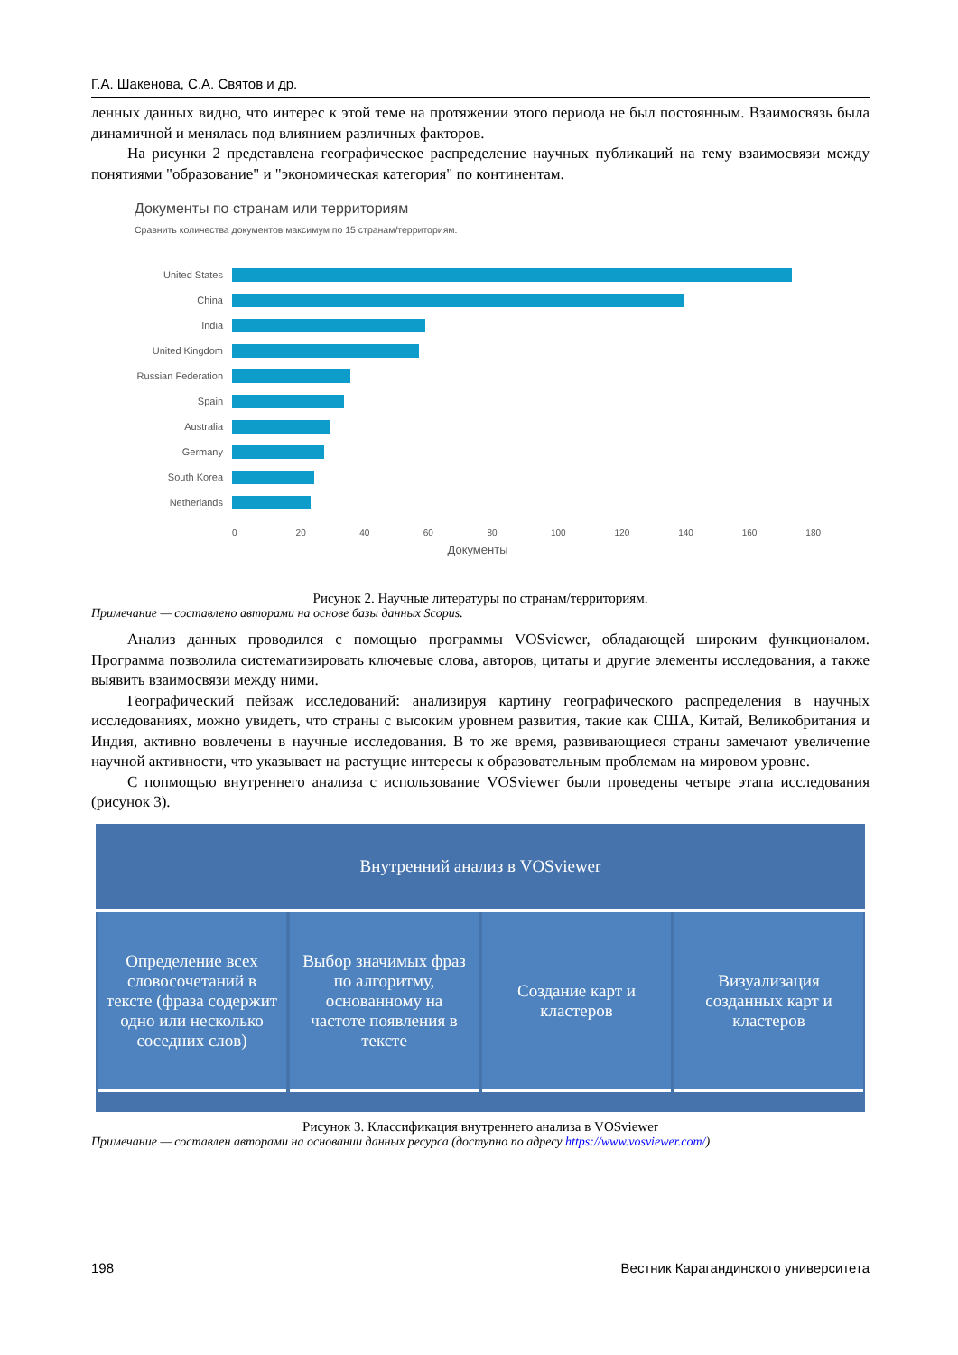Г.А. Шакенова, С.А. Святов и др.
ленных данных видно, что интерес к этой теме на протяжении этого периода не был постоянным. Взаимосвязь была динамичной и менялась под влиянием различных факторов.
На рисунки 2 представлена географическое распределение научных публикаций на тему взаимосвязи между понятиями "образование" и "экономическая категория" по континентам.
Документы по странам или территориям
Сравнить количества документов максимум по 15 странам/территориям.
United States
China
India
United Kingdom
Russian Federation
Spain
Australia
Germany
South Korea
Netherlands
0 20 40 60 80 100 120 140 160 180
Документы
Рисунок 2. Научные литературы по странам/территориям.
Примечание — составлено авторами на основе базы данных Scopus.
Анализ данных проводился с помощью программы VOSviewer, обладающей широким функционалом. Программа позволила систематизировать ключевые слова, авторов, цитаты и другие элементы исследования, а также выявить взаимосвязи между ними.
Географический пейзаж исследований: анализируя картину географического распределения в научных исследованиях, можно увидеть, что страны с высоким уровнем развития, такие как США, Китай, Великобритания и Индия, активно вовлечены в научные исследования. В то же время, развивающиеся страны замечают увеличение научной активности, что указывает на растущие интересы к образовательным проблемам на мировом уровне.
С попмощью внутреннего анализа с использование VOSviewer были проведены четыре этапа исследования (рисунок 3).
Внутренний анализ в VOSviewer
Определение всех словосочетаний в тексте (фраза содержит одно или несколько соседних слов)
Выбор значимых фраз по алгоритму, основанному на частоте появления в тексте
Создание карт и кластеров Визуализация созданных карт и кластеров
Рисунок 3. Классификация внутреннего анализа в VOSviewer
Примечание — составлен авторами на основании данных ресурса (доступно по адресу https://www.vosviewer.com/)
198 Вестник Карагандинского университета